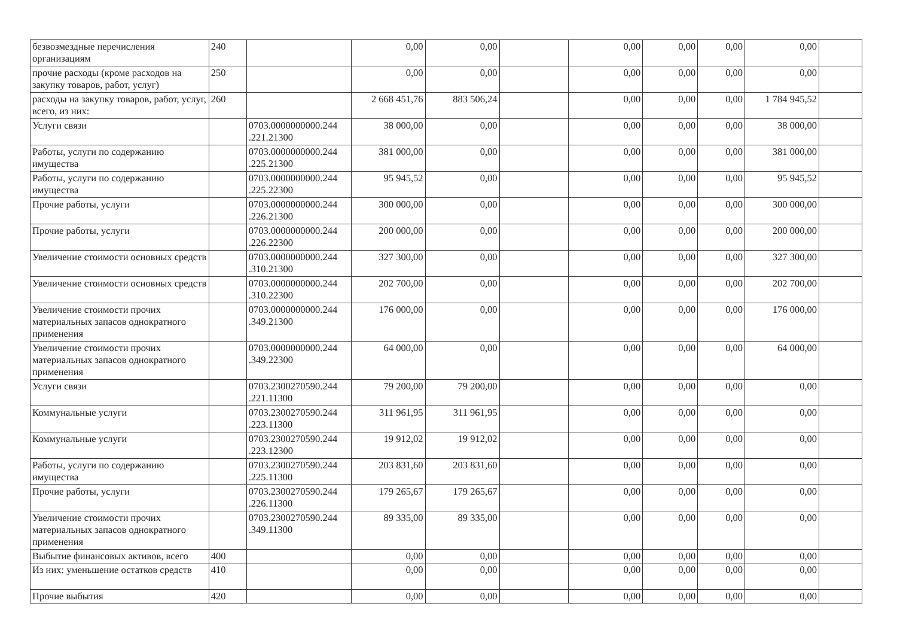| безвозмездные перечисления организациям | 240 | | 0,00 | 0,00 | | 0,00 | 0,00 | 0,00 | 0,00 | |
| прочие расходы (кроме расходов на закупку товаров, работ, услуг) | 250 | | 0,00 | 0,00 | | 0,00 | 0,00 | 0,00 | 0,00 | |
| расходы на закупку товаров, работ, услуг, всего, из них: | 260 | | 2 668 451,76 | 883 506,24 | | 0,00 | 0,00 | 0,00 | 1 784 945,52 | |
| Услуги связи | | 0703.0000000000.244 .221.21300 | 38 000,00 | 0,00 | | 0,00 | 0,00 | 0,00 | 38 000,00 | |
| Работы, услуги по содержанию имущества | | 0703.0000000000.244 .225.21300 | 381 000,00 | 0,00 | | 0,00 | 0,00 | 0,00 | 381 000,00 | |
| Работы, услуги по содержанию имущества | | 0703.0000000000.244 .225.22300 | 95 945,52 | 0,00 | | 0,00 | 0,00 | 0,00 | 95 945,52 | |
| Прочие работы, услуги | | 0703.0000000000.244 .226.21300 | 300 000,00 | 0,00 | | 0,00 | 0,00 | 0,00 | 300 000,00 | |
| Прочие работы, услуги | | 0703.0000000000.244 .226.22300 | 200 000,00 | 0,00 | | 0,00 | 0,00 | 0,00 | 200 000,00 | |
| Увеличение стоимости основных средств | | 0703.0000000000.244 .310.21300 | 327 300,00 | 0,00 | | 0,00 | 0,00 | 0,00 | 327 300,00 | |
| Увеличение стоимости основных средств | | 0703.0000000000.244 .310.22300 | 202 700,00 | 0,00 | | 0,00 | 0,00 | 0,00 | 202 700,00 | |
| Увеличение стоимости прочих материальных запасов однократного применения | | 0703.0000000000.244 .349.21300 | 176 000,00 | 0,00 | | 0,00 | 0,00 | 0,00 | 176 000,00 | |
| Увеличение стоимости прочих материальных запасов однократного применения | | 0703.0000000000.244 .349.22300 | 64 000,00 | 0,00 | | 0,00 | 0,00 | 0,00 | 64 000,00 | |
| Услуги связи | | 0703.2300270590.244 .221.11300 | 79 200,00 | 79 200,00 | | 0,00 | 0,00 | 0,00 | 0,00 | |
| Коммунальные услуги | | 0703.2300270590.244 .223.11300 | 311 961,95 | 311 961,95 | | 0,00 | 0,00 | 0,00 | 0,00 | |
| Коммунальные услуги | | 0703.2300270590.244 .223.12300 | 19 912,02 | 19 912,02 | | 0,00 | 0,00 | 0,00 | 0,00 | |
| Работы, услуги по содержанию имущества | | 0703.2300270590.244 .225.11300 | 203 831,60 | 203 831,60 | | 0,00 | 0,00 | 0,00 | 0,00 | |
| Прочие работы, услуги | | 0703.2300270590.244 .226.11300 | 179 265,67 | 179 265,67 | | 0,00 | 0,00 | 0,00 | 0,00 | |
| Увеличение стоимости прочих материальных запасов однократного применения | | 0703.2300270590.244 .349.11300 | 89 335,00 | 89 335,00 | | 0,00 | 0,00 | 0,00 | 0,00 | |
| Выбытие финансовых активов, всего | 400 | | 0,00 | 0,00 | | 0,00 | 0,00 | 0,00 | 0,00 | |
| Из них: уменьшение остатков средств | 410 | | 0,00 | 0,00 | | 0,00 | 0,00 | 0,00 | 0,00 | |
| Прочие выбытия | 420 | | 0,00 | 0,00 | | 0,00 | 0,00 | 0,00 | 0,00 | |